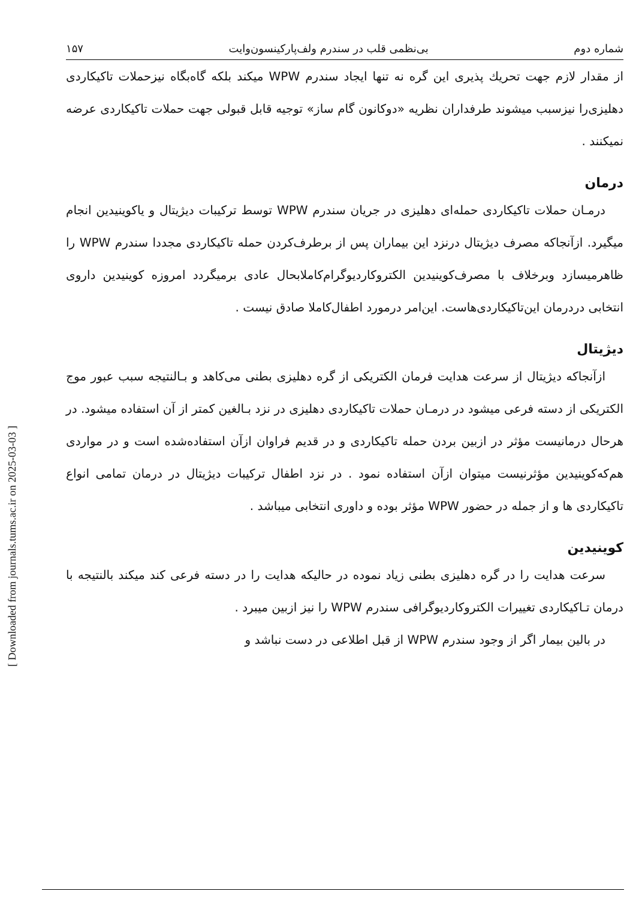[ Downloaded from journals.tums.ac.ir on 2025-03-03 ]
شماره دوم بی‌نظمی قلب در سندرم ولف‌پارکینسون‌وایت ۱۵۷
از مقدار لازم جهت تحریك پذیری این گره نه تنها ایجاد سندرم WPW میکند بلکه گاه‌بگاه نیزحملات تاکیکاردی دهلیزی‌را نیزسبب میشوند طرفداران نظریه «دوکانون گام ساز» توجیه قابل قبولی جهت حملات تاکیکاردی عرضه نمیکنند .
درمان
درمـان حملات تاکیکاردی حمله‌ای دهلیزی در جریان سندرم WPW توسط ترکیبات دیژیتال و یاکوینیدین انجام میگیرد. ازآنجاکه مصرف دیژیتال درنزد این بیماران پس از برطرف‌کردن حمله تاکیکاردی مجددا سندرم WPW را ظاهرمیسازد وبرخلاف با مصرف‌کوینیدین الکتروکاردیوگرام‌کاملابحال عادی برمیگردد امروزه کوینیدین داروی انتخابی دردرمان این‌تاکیکاردی‌هاست. این‌امر درمورد اطفال‌کاملا صادق نیست .
دیژیتال
ازآنجاکه دیژیتال از سرعت هدایت فرمان الکتریکی از گره دهلیزی بطنی می‌کاهد و بـالنتیجه سبب عبور موج الکتریکی از دسته فرعی میشود در درمـان حملات تاکیکاردی دهلیزی در نزد بـالغین کمتر از آن استفاده میشود. در هرحال درمانیست مؤثر در ازبین بردن حمله تاکیکاردی و در قدیم فراوان ازآن استفاده‌شده است و در مواردی هم‌که‌کوینیدین مؤثرنیست میتوان ازآن استفاده نمود . در نزد اطفال ترکیبات دیژیتال در درمان تمامی انواع تاکیکاردی ها و از جمله در حضور WPW مؤثر بوده و داوری انتخابی میباشد .
کوینیدین
سرعت هدایت را در گره دهلیزی بطنی زیاد نموده در حالیکه هدایت را در دسته فرعی کند میکند بالنتیجه با درمان تـاکیکاردی تغییرات الکتروکاردیوگرافی سندرم WPW را نیز ازبین میبرد .
در بالین بیمار اگر از وجود سندرم WPW از قبل اطلاعی در دست نباشد و